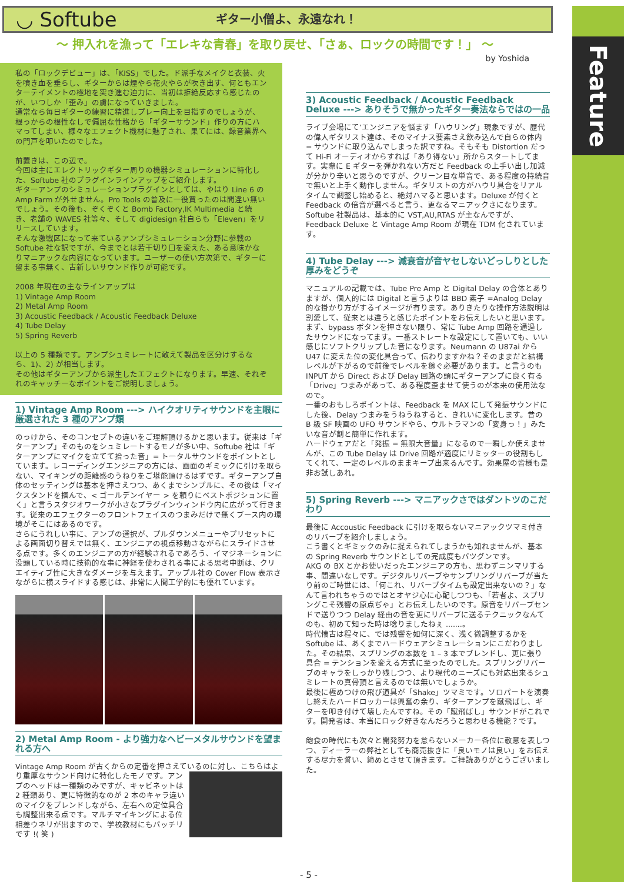Feature
◡ Softube
ギター小僧よ、永遠なれ！
〜 押入れを漁って「エレキな青春」を取り戻せ、「さぁ、ロックの時間です！」 〜
by Yoshida
私の「ロックデビュー」は、「KISS」でした。ド派手なメイクと衣装、火を噴き血を垂らし、ギターからは煙やら花火やらが吹き出す、何ともエンターテイメントの極地を突き進む迫力に、当初は拒絶反応すら感じたのが、いつしか「歪み」の虜になっていきました。
通常なら毎日ギターの練習に精進しプレー向上を目指すのでしょうが、根っからの根性なしで偏屈な性格から「ギターサウンド」作りの方にハマってしまい、様々なエフェクト機材に魅了され、果てには、録音業界への門戸を叩いたのでした。
前置きは、この辺で。
今回は主にエレクトリックギター周りの機器シミュレーションに特化した、Softube 社のプラグインラインアップをご紹介します。
ギターアンプのシミュレーションプラグインとしては、やはり Line 6 の Amp Farm が外せません。Pro Tools の普及に一役買ったのは間違い無いでしょう。その後も、ぞくぞくと Bomb Factory,IK Multimedia と続き、老舗の WAVES 社等々、そして digidesign 社自らも「Eleven」をリリースしています。
そんな激戦区になって来ているアンプシミュレーション分野に参戦の Softube 社な訳ですが、今までとは若干切り口を変えた、ある意味かなりマニアックな内容になっています。ユーザーの使い方次第で、ギターに留まる事無く、古新しいサウンド作りが可能です。
2008 年現在の主なラインアップは
1) Vintage Amp Room
2) Metal Amp Room
3) Acoustic Feedback / Acoustic Feedback Deluxe
4) Tube Delay
5) Spring Reverb
以上の 5 種類です。アンプシュミレートに敢えて製品を区分けするなら、1)、2) が相当します。
その他はギターアンプから派生したエフェクトになります。早速、それぞれのキャッチーなポイントをご説明しましょう。
1) Vintage Amp Room ---> ハイクオリティサウンドを主眼に厳選された 3 種のアンプ類
のっけから、そのコンセプトの違いをご理解頂けるかと思います。従来は「ギターアンプ」そのものをシュミレートするモノが多い中、Softube 社は「ギターアンプにマイクを立てて拾った音」= トータルサウンドをポイントとしています。レコーディングエンジニアの方には、画面のギミックに引けを取らない、マイキングの距離感のうねりをご堪能頂けるはずです。ギターアンプ自体のセッティングは基本を押さえつつ、あくまでシンプルに、その後は「マイクスタンドを掴んで、< ゴールデンイヤー > を頼りにベストポジションに置く」と言うスタジオワークが小さなプラグインウィンドウ内に広がって行きます。従来のエフェクターのフロントフェイスのつまみだけで無くブース内の環境がそこにはあるのです。
さらにうれしい事に、アンプの選択が、プルダウンメニューやプリセットによる画面切り替えでは無く、エンジニアの視点移動さながらにスライドさせる点です。多くのエンジニアの方が経験されるであろう、イマジネーションに没頭している時に技術的な事に神経を使わされる事による思考中断は、クリエイティブ性に大きなダメージを与えます。アップル社の Cover Flow 表示さながらに横スライドする感じは、非常に人間工学的にも優れています。
2) Metal Amp Room - より強力なヘビーメタルサウンドを望まれる方へ
Vintage Amp Room が古くからの定番を押さえているのに対し、こちらはより重厚なサウンド向けに特化したモノです。 アンプのヘッドは一種類のみですが、キャビネットは 2 種類あり、更に特徴的なのが 2 本のキャラ違いのマイクをブレンドしながら、左右への定位具合も調整出来る点です。マルチマイキングによる位相差ウネリが出ますので、学校教材にもバッチリです !( 笑 )
3) Acoustic Feedback / Acoustic Feedback Deluxe ---> ありそうで無かったギター奏法ならではの一品
ライブ会場にて’エンジニアを悩ます「ハウリング」現象ですが、歴代の偉人ギタリスト達は、そのマイナス要素さえ飲み込んで自らの体内 = サウンドに取り込んでしまった訳ですね。そもそも Distortion だって Hi-Fi オーディオからすれば「あり得ない」所からスタートしてます。実際に E ギターを弾かれない方だと Feedback の上手い出し加減が分かり辛いと思うのですが、クリーン目な単音で、ある程度の持続音で無いと上手く動作しません。ギタリストの方がハウリ具合をリアルタイムで調整し始めると、絶対ハマると思います。Deluxe が付くと Feedback の倍音が選べると言う、更なるマニアックさになります。 Softube 社製品は、基本的に VST,AU,RTAS が主なんですが、Feedback Deluxe と Vintage Amp Room が現在 TDM 化されています。
4) Tube Delay ---> 減衰音が音ヤセしないどっしりとした厚みをどうぞ
マニュアルの記載では、Tube Pre Amp と Digital Delay の合体とありますが、個人的には Digital と言うよりは BBD 素子 =Analog Delay 的な掛かり方がするイメージが有ります。ありきたりな操作方法説明は割愛して、従来とは違うと感じたポイントをお伝えしたいと思います。
まず、bypass ボタンを押さない限り、常に Tube Amp 回路を通過したサウンドになってます。一番ストレートな設定にして置いても、いい感じにソフトクリップした音になります。Neumann の U87ai から U47 に変えた位の変化具合って、伝わりますかね？そのままだと結構レベルが下がるので前後でレベルを稼ぐ必要があります。と言うのも INPUT から Direct および Delay 回路の頭にギターアンプに良く有る「Drive」つまみがあって、ある程度歪ませて使うのが本来の使用法なので。
一番のおもしろポイントは、Feedback を MAX にして発振サウンドにした後、Delay つまみをうねうねすると、きれいに変化します。昔の B 級 SF 映画の UFO サウンドやら、ウルトラマンの「変身っ！」みたいな音が割と簡単に作れます。
ハードウェアだと「発振 = 無限大音量」になるので一瞬しか使えませんが、この Tube Delay は Drive 回路が適度にリミッターの役割もしてくれて、一定のレベルのままキープ出来るんです。効果屋の皆様も是非お試しあれ。
5) Spring Reverb ---> マニアックさではダントツのこだわり
最後に Accoustic Feedback に引けを取らないマニアックツマミ付きのリバーブを紹介しましょう。
こう書くとギミックのみに捉えられてしまうかも知れませんが、基本の Spring Reverb サウンドとしての完成度もバツグンです。
AKG の BX とかお使いだったエンジニアの方も、思わずニンマリする事、間違いなしです。デジタルリバーブやサンプリングリバーブが当たり前のご時世には、「何これ、リバーブタイムも設定出来ないの？」なんて言われちゃうのではとオヤジ心に心配しつつも、「若者よ、スプリングこそ残響の原点ぢゃ」とお伝えしたいのです。原音をリバーブセンドで送りつつ Delay 経由の音を更にリバーブに送るテクニックなんてのも、初めて知った時は唸りましたねぇ .......。
時代懐古は程々に、では残響を如何に深く、浅く微調整するかを Softube は、あくまでハードウェアシミュレーションにこだわりました。その結果、スプリングの本数を 1 – 3 本でブレンドし、更に張り具合 = テンションを変える方式に至ったのでした。スプリングリバーブのキャラをしっかり残しつつ、より現代のニーズにも対応出来るシュミレートの真骨頂と言えるのでは無いでしょうか。
最後に極めつけの飛び道具が「Shake」ツマミです。ソロパートを演奏し終えたハードロッカーは興奮の余り、ギターアンプを蹴飛ばし、ギターを叩き付けて壊したんですね。その「蹴飛ばし」サウンドがこれです。開発者は、本当にロック好きなんだろうと思わせる機能？です。
飽食の時代にも次々と開発努力を怠らないメーカー各位に敬意を表しつつ、ディーラーの弊社としても商売抜きに「良いモノは良い」をお伝えする尽力を誓い、締めとさせて頂きます。ご拝読ありがとうございました。
- 5 -